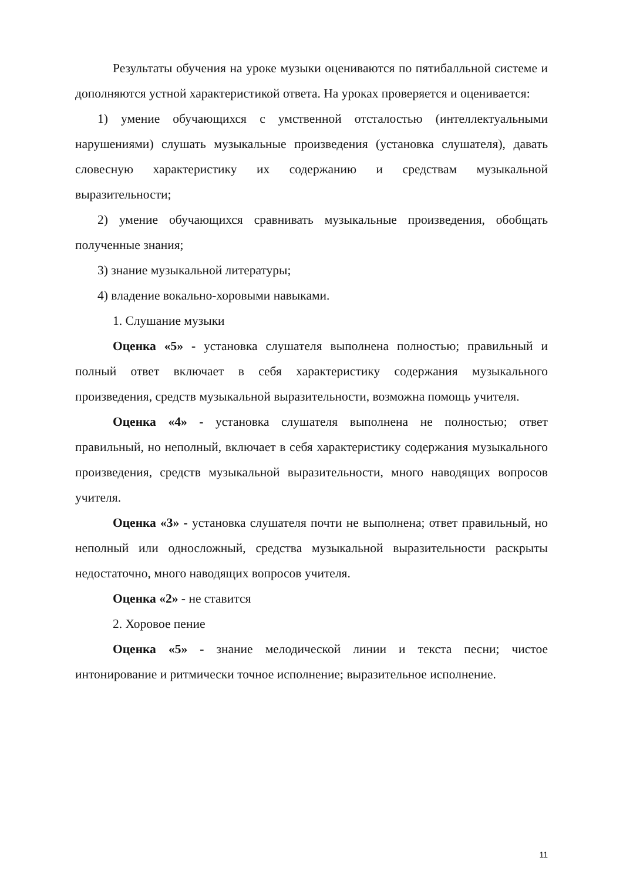Результаты обучения на уроке музыки оцениваются по пятибалльной системе и дополняются устной характеристикой ответа. На уроках проверяется и оценивается:
1) умение обучающихся с умственной отсталостью (интеллектуальными нарушениями) слушать музыкальные произведения (установка слушателя), давать словесную характеристику их содержанию и средствам музыкальной выразительности;
2) умение обучающихся сравнивать музыкальные произведения, обобщать полученные знания;
3) знание музыкальной литературы;
4) владение вокально-хоровыми навыками.
1. Слушание музыки
Оценка «5» - установка слушателя выполнена полностью; правильный и полный ответ включает в себя характеристику содержания музыкального произведения, средств музыкальной выразительности, возможна помощь учителя.
Оценка «4» - установка слушателя выполнена не полностью; ответ правильный, но неполный, включает в себя характеристику содержания музыкального произведения, средств музыкальной выразительности, много наводящих вопросов учителя.
Оценка «3» - установка слушателя почти не выполнена; ответ правильный, но неполный или односложный, средства музыкальной выразительности раскрыты недостаточно, много наводящих вопросов учителя.
Оценка «2» - не ставится
2. Хоровое пение
Оценка «5» - знание мелодической линии и текста песни; чистое интонирование и ритмически точное исполнение; выразительное исполнение.
11